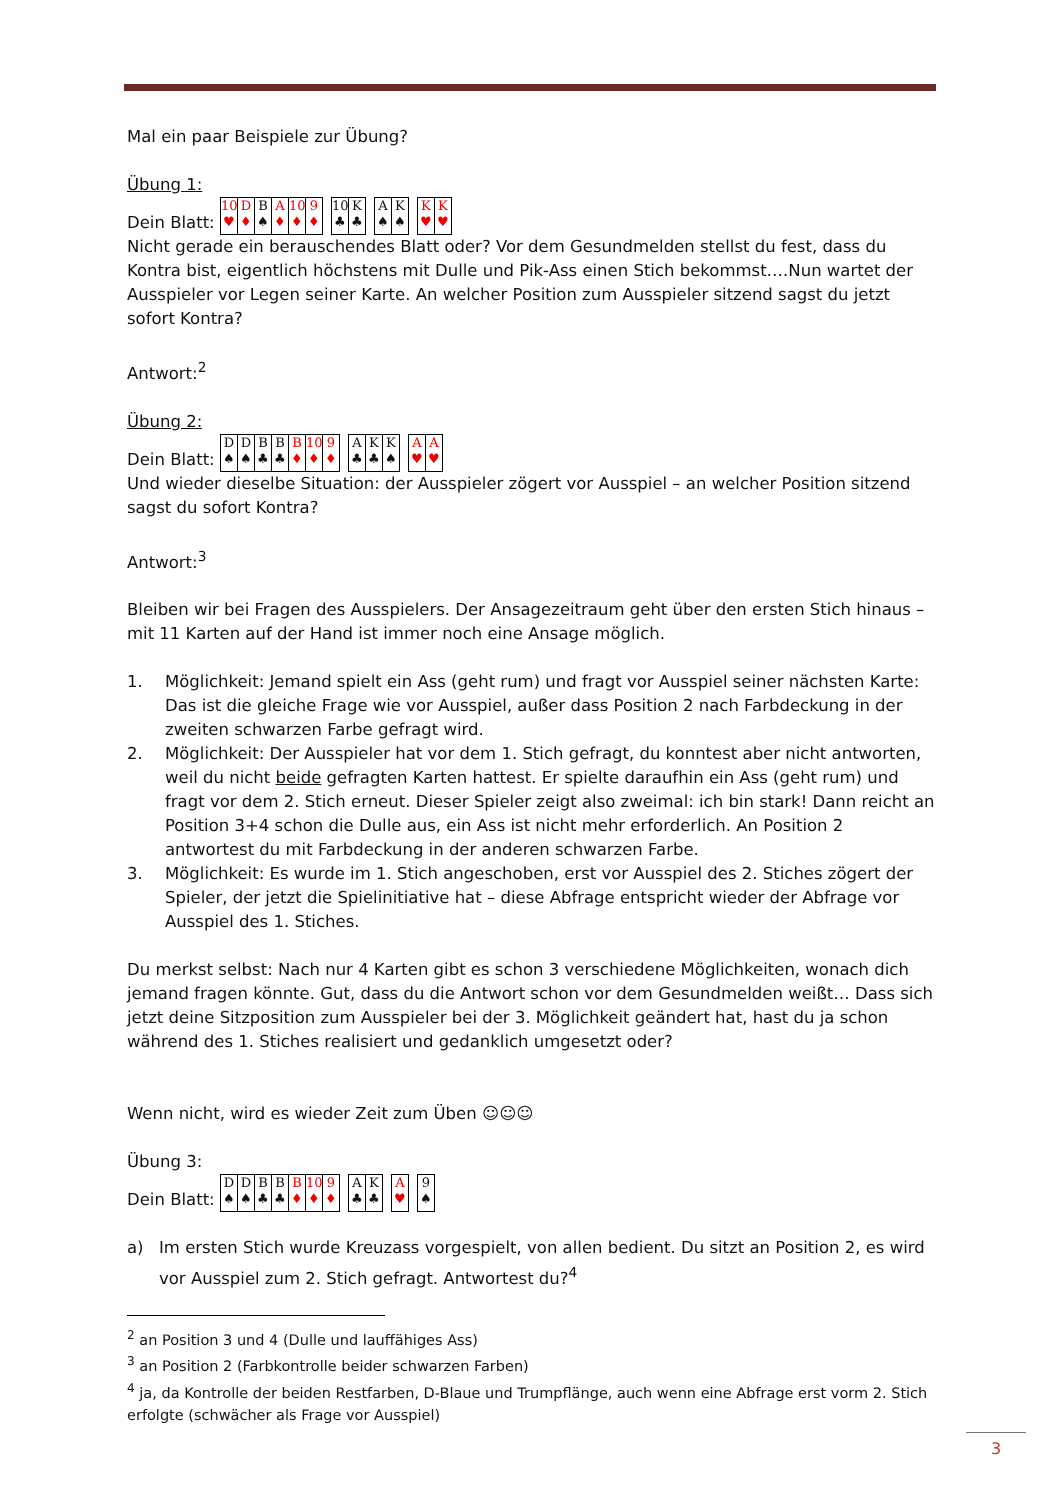Mal ein paar Beispiele zur Übung?
Übung 1:
Dein Blatt: 10
♥ D
♦ B
♠ A
♦ 10
♦ 9
♦ 10
♣ K
♣ A
♠ K
♠ K
♥ K
♥
Nicht gerade ein berauschendes Blatt oder? Vor dem Gesundmelden stellst du fest, dass du Kontra bist, eigentlich höchstens mit Dulle und Pik-Ass einen Stich bekommst….Nun wartet der Ausspieler vor Legen seiner Karte. An welcher Position zum Ausspieler sitzend sagst du jetzt sofort Kontra?
Antwort:<sup>2</sup>
Übung 2:
Dein Blatt: D
♠ D
♠ B
♣ B
♣ B
♦ 10
♦ 9
♦ A
♣ K
♣ K
♠ A
♥ A
♥
Und wieder dieselbe Situation: der Ausspieler zögert vor Ausspiel – an welcher Position sitzend sagst du sofort Kontra?
Antwort:<sup>3</sup>
Bleiben wir bei Fragen des Ausspielers. Der Ansagezeitraum geht über den ersten Stich hinaus – mit 11 Karten auf der Hand ist immer noch eine Ansage möglich.
1. Möglichkeit: Jemand spielt ein Ass (geht rum) und fragt vor Ausspiel seiner nächsten Karte: Das ist die gleiche Frage wie vor Ausspiel, außer dass Position 2 nach Farbdeckung in der zweiten schwarzen Farbe gefragt wird.
2. Möglichkeit: Der Ausspieler hat vor dem 1. Stich gefragt, du konntest aber nicht antworten, weil du nicht beide gefragten Karten hattest. Er spielte daraufhin ein Ass (geht rum) und fragt vor dem 2. Stich erneut. Dieser Spieler zeigt also zweimal: ich bin stark! Dann reicht an Position 3+4 schon die Dulle aus, ein Ass ist nicht mehr erforderlich. An Position 2 antwortest du mit Farbdeckung in der anderen schwarzen Farbe.
3. Möglichkeit: Es wurde im 1. Stich angeschoben, erst vor Ausspiel des 2. Stiches zögert der Spieler, der jetzt die Spielinitiative hat – diese Abfrage entspricht wieder der Abfrage vor Ausspiel des 1. Stiches.
Du merkst selbst: Nach nur 4 Karten gibt es schon 3 verschiedene Möglichkeiten, wonach dich jemand fragen könnte. Gut, dass du die Antwort schon vor dem Gesundmelden weißt… Dass sich jetzt deine Sitzposition zum Ausspieler bei der 3. Möglichkeit geändert hat, hast du ja schon während des 1. Stiches realisiert und gedanklich umgesetzt oder?
Wenn nicht, wird es wieder Zeit zum Üben ☺☺☺
Übung 3:
Dein Blatt: D
♠ D
♠ B
♣ B
♣ B
♦ 10
♦ 9
♦ A
♣ K
♣ A
♥ 9
♠
a) Im ersten Stich wurde Kreuzass vorgespielt, von allen bedient. Du sitzt an Position 2, es wird vor Ausspiel zum 2. Stich gefragt. Antwortest du?<sup>4</sup>
<sup>2</sup> an Position 3 und 4 (Dulle und lauffähiges Ass)
<sup>3</sup> an Position 2 (Farbkontrolle beider schwarzen Farben)
<sup>4</sup> ja, da Kontrolle der beiden Restfarben, D-Blaue und Trumpflänge, auch wenn eine Abfrage erst vorm 2. Stich erfolgte (schwächer als Frage vor Ausspiel)
3